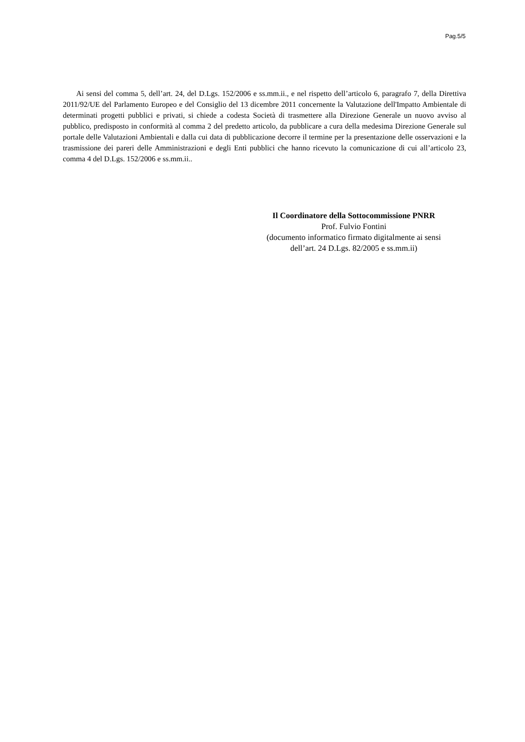Pag.5/5
Ai sensi del comma 5, dell’art. 24, del D.Lgs. 152/2006 e ss.mm.ii., e nel rispetto dell’articolo 6, paragrafo 7, della Direttiva 2011/92/UE del Parlamento Europeo e del Consiglio del 13 dicembre 2011 concernente la Valutazione dell'Impatto Ambientale di determinati progetti pubblici e privati, si chiede a codesta Società di trasmettere alla Direzione Generale un nuovo avviso al pubblico, predisposto in conformità al comma 2 del predetto articolo, da pubblicare a cura della medesima Direzione Generale sul portale delle Valutazioni Ambientali e dalla cui data di pubblicazione decorre il termine per la presentazione delle osservazioni e la trasmissione dei pareri delle Amministrazioni e degli Enti pubblici che hanno ricevuto la comunicazione di cui all’articolo 23, comma 4 del D.Lgs. 152/2006 e ss.mm.ii..
Il Coordinatore della Sottocommissione PNRR
Prof. Fulvio Fontini
(documento informatico firmato digitalmente ai sensi
dell’art. 24 D.Lgs. 82/2005 e ss.mm.ii)